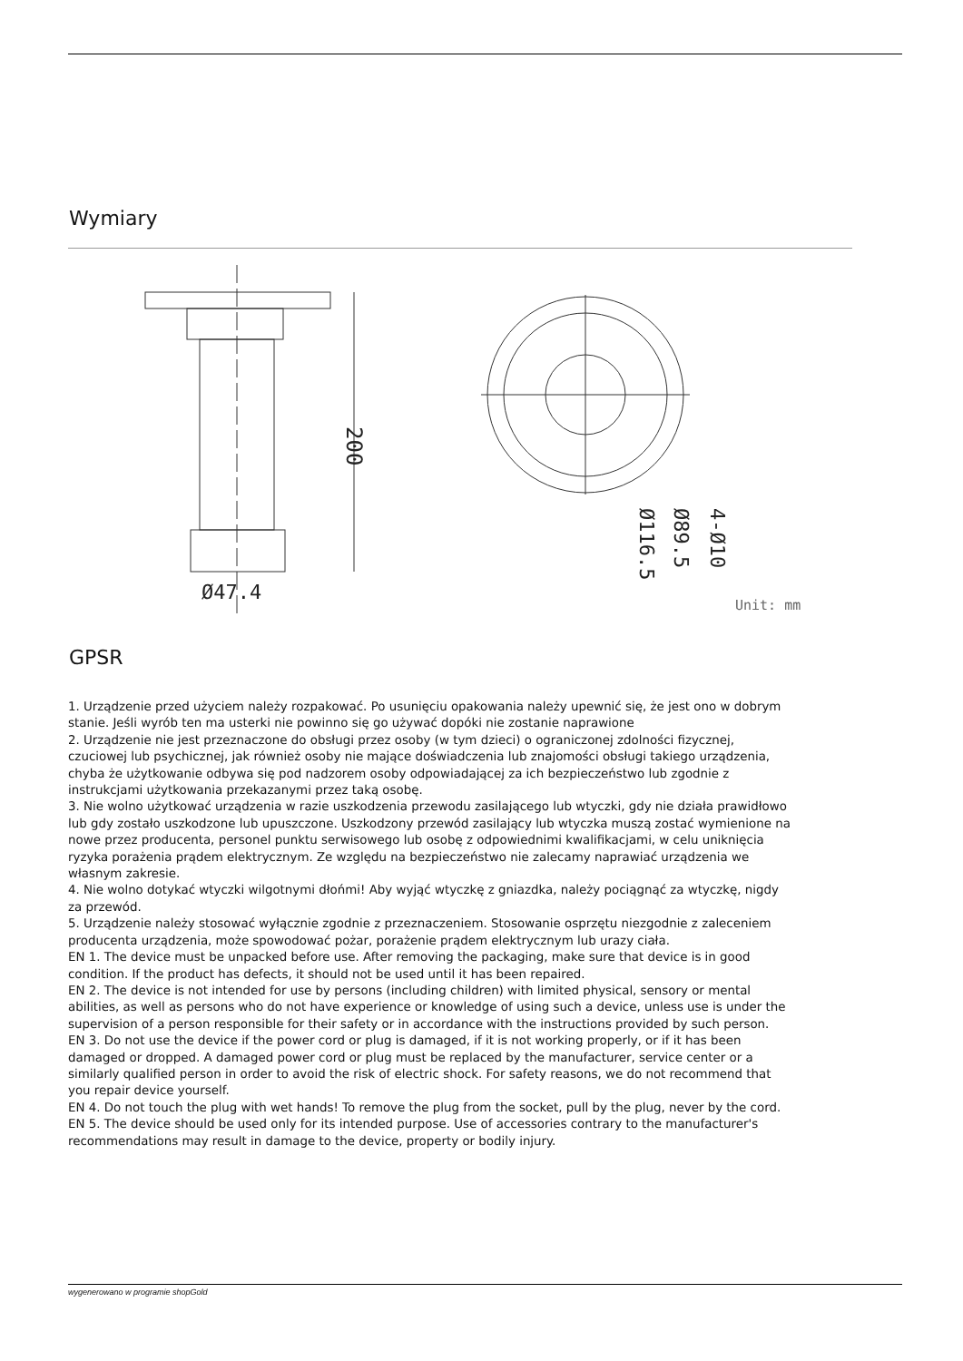Wymiary
200
Ø47.4
Ø116.5
Ø89.5
4-Ø10
Unit: mm
GPSR
1. Urządzenie przed użyciem należy rozpakować. Po usunięciu opakowania należy upewnić się, że jest ono w dobrym stanie. Jeśli wyrób ten ma usterki nie powinno się go używać dopóki nie zostanie naprawione
2. Urządzenie nie jest przeznaczone do obsługi przez osoby (w tym dzieci) o ograniczonej zdolności fizycznej, czuciowej lub psychicznej, jak również osoby nie mające doświadczenia lub znajomości obsługi takiego urządzenia, chyba że użytkowanie odbywa się pod nadzorem osoby odpowiadającej za ich bezpieczeństwo lub zgodnie z instrukcjami użytkowania przekazanymi przez taką osobę.
3. Nie wolno użytkować urządzenia w razie uszkodzenia przewodu zasilającego lub wtyczki, gdy nie działa prawidłowo lub gdy zostało uszkodzone lub upuszczone. Uszkodzony przewód zasilający lub wtyczka muszą zostać wymienione na nowe przez producenta, personel punktu serwisowego lub osobę z odpowiednimi kwalifikacjami, w celu uniknięcia ryzyka porażenia prądem elektrycznym. Ze względu na bezpieczeństwo nie zalecamy naprawiać urządzenia we własnym zakresie.
4. Nie wolno dotykać wtyczki wilgotnymi dłońmi! Aby wyjąć wtyczkę z gniazdka, należy pociągnąć za wtyczkę, nigdy za przewód.
5. Urządzenie należy stosować wyłącznie zgodnie z przeznaczeniem. Stosowanie osprzętu niezgodnie z zaleceniem producenta urządzenia, może spowodować pożar, porażenie prądem elektrycznym lub urazy ciała.
EN 1. The device must be unpacked before use. After removing the packaging, make sure that device is in good condition. If the product has defects, it should not be used until it has been repaired.
EN 2. The device is not intended for use by persons (including children) with limited physical, sensory or mental abilities, as well as persons who do not have experience or knowledge of using such a device, unless use is under the supervision of a person responsible for their safety or in accordance with the instructions provided by such person.
EN 3. Do not use the device if the power cord or plug is damaged, if it is not working properly, or if it has been damaged or dropped. A damaged power cord or plug must be replaced by the manufacturer, service center or a similarly qualified person in order to avoid the risk of electric shock. For safety reasons, we do not recommend that you repair device yourself.
EN 4. Do not touch the plug with wet hands! To remove the plug from the socket, pull by the plug, never by the cord.
EN 5. The device should be used only for its intended purpose. Use of accessories contrary to the manufacturer's recommendations may result in damage to the device, property or bodily injury.
wygenerowano w programie shopGold